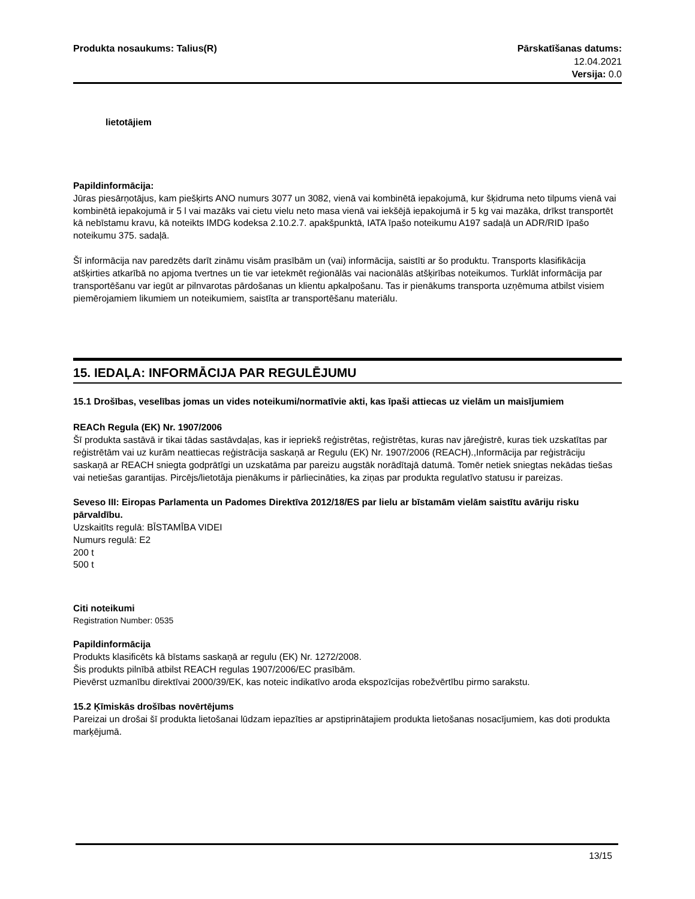Produkta nosaukums: Talius(R) Pārskatīšanas datums:
12.04.2021
Versija: 0.0
lietotājiem
Papildinformācija:
Jūras piesārņotājus, kam piešķirts ANO numurs 3077 un 3082, vienā vai kombinētā iepakojumā, kur šķidruma neto tilpums vienā vai kombinētā iepakojumā ir 5 l vai mazāks vai cietu vielu neto masa vienā vai iekšējā iepakojumā ir 5 kg vai mazāka, drīkst transportēt kā nebīstamu kravu, kā noteikts IMDG kodeksa 2.10.2.7. apakšpunktā, IATA īpašo noteikumu A197 sadaļā un ADR/RID īpašo noteikumu 375. sadaļā.
Šī informācija nav paredzēts darīt zināmu visām prasībām un (vai) informācija, saistīti ar šo produktu. Transports klasifikācija atšķirties atkarībā no apjoma tvertnes un tie var ietekmēt reģionālās vai nacionālās atšķirības noteikumos. Turklāt informācija par transportēšanu var iegūt ar pilnvarotas pārdošanas un klientu apkalpošanu. Tas ir pienākums transporta uzņēmuma atbilst visiem piemērojamiem likumiem un noteikumiem, saistīta ar transportēšanu materiālu.
15. IEDAĻA: INFORMĀCIJA PAR REGULĒJUMU
15.1 Drošības, veselības jomas un vides noteikumi/normatīvie akti, kas īpaši attiecas uz vielām un maisījumiem
REACh Regula (EK) Nr. 1907/2006
Šī produkta sastāvā ir tikai tādas sastāvdaļas, kas ir iepriekš reģistrētas, reģistrētas, kuras nav jāreģistrē, kuras tiek uzskatītas par reģistrētām vai uz kurām neattiecas reģistrācija saskaņā ar Regulu (EK) Nr. 1907/2006 (REACH).,Informācija par reģistrāciju saskaņā ar REACH sniegta godprātīgi un uzskatāma par pareizu augstāk norādītajā datumā. Tomēr netiek sniegtas nekādas tiešas vai netiešas garantijas. Pircējs/lietotāja pienākums ir pārliecināties, ka ziņas par produkta regulatīvo statusu ir pareizas.
Seveso III: Eiropas Parlamenta un Padomes Direktīva 2012/18/ES par lielu ar bīstamām vielām saistītu avāriju risku pārvaldību.
Uzskaitīts regulā: BĪSTAMĪBA VIDEI
Numurs regulā: E2
200 t
500 t
Citi noteikumi
Registration Number: 0535
Papildinformācija
Produkts klasificēts kā bīstams saskaņā ar regulu (EK) Nr. 1272/2008.
Šis produkts pilnībā atbilst REACH regulas 1907/2006/EC prasībām.
Pievērst uzmanību direktīvai 2000/39/EK, kas noteic indikatīvo aroda ekspozīcijas robežvērtību pirmo sarakstu.
15.2 Ķīmiskās drošības novērtējums
Pareizai un drošai šī produkta lietošanai lūdzam iepazīties ar apstiprinātajiem produkta lietošanas nosacījumiem, kas doti produkta marķējumā.
13/15